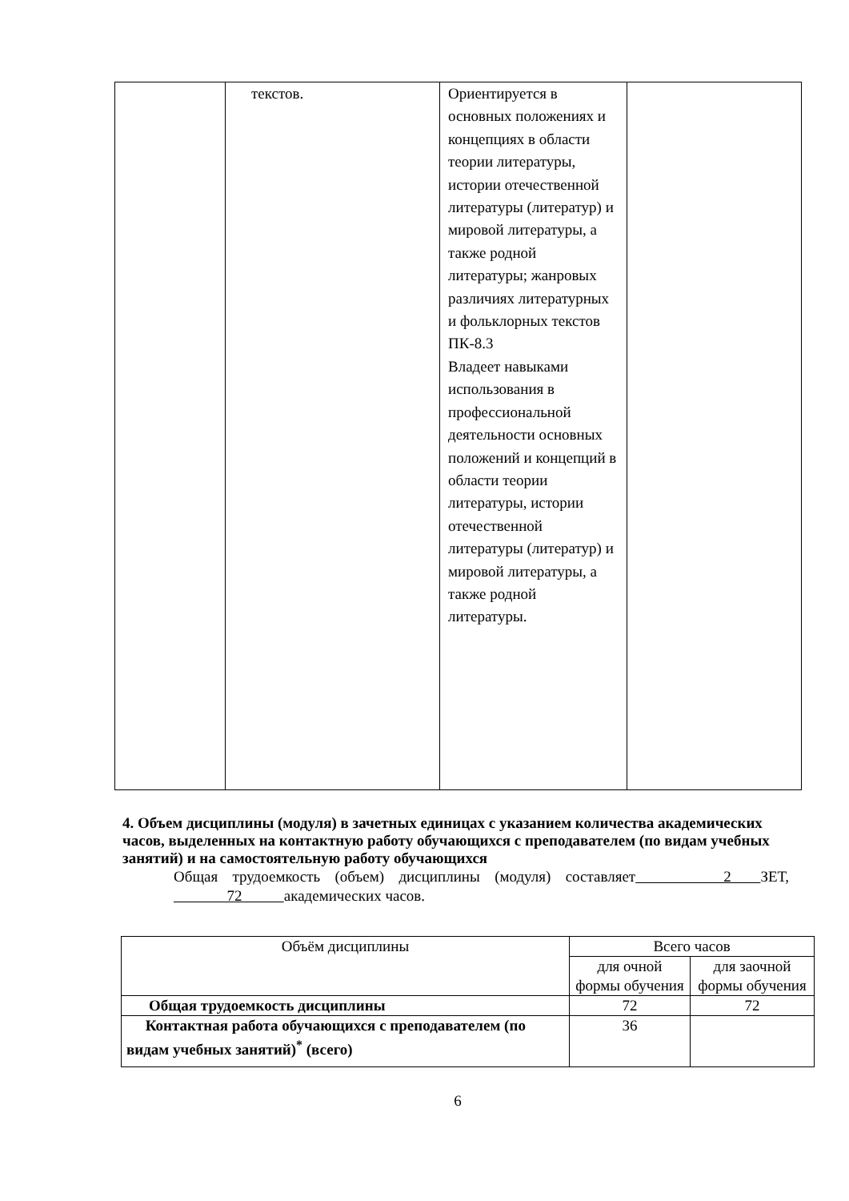| | текстов. | Ориентируется в основных положениях и концепциях в области теории литературы, истории отечественной литературы (литератур) и мировой литературы, а также родной литературы; жанровых различиях литературных и фольклорных текстов ПК-8.3 Владеет навыками использования в профессиональной деятельности основных положений и концепций в области теории литературы, истории отечественной литературы (литератур) и мировой литературы, а также родной литературы. | |
4. Объем дисциплины (модуля) в зачетных единицах с указанием количества академических часов, выделенных на контактную работу обучающихся с преподавателем (по видам учебных занятий) и на самостоятельную работу обучающихся
Общая трудоемкость (объем) дисциплины (модуля) составляет 2 ЗЕТ, 72 академических часов.
| Объём дисциплины | Всего часов | |
| --- | --- | --- |
| | для очной формы обучения | для заочной формы обучения |
| Общая трудоемкость дисциплины | 72 | 72 |
| Контактная работа обучающихся с преподавателем (по видам учебных занятий)<sup>*</sup> (всего) | 36 | |
6